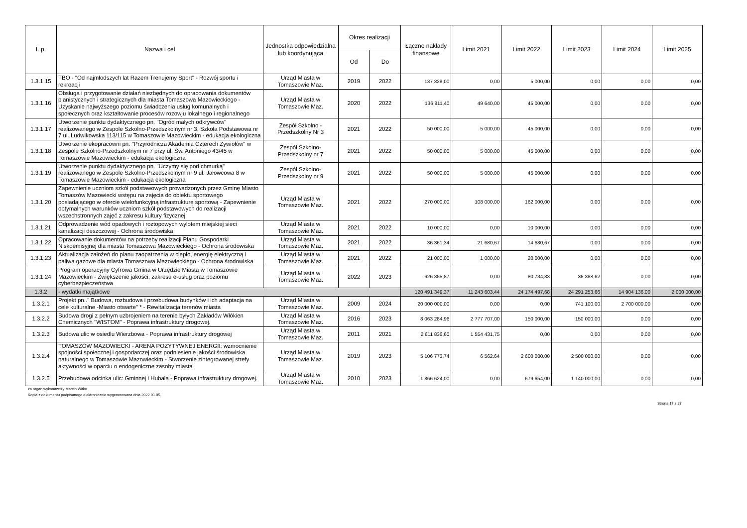| L.p. | Nazwa i cel | Jednostka odpowiedzialna lub koordynująca | Okres realizacji | | Łączne nakłady finansowe | Limit 2021 | Limit 2022 | Limit 2023 | Limit 2024 | Limit 2025 |
| --- | --- | --- | --- | --- | --- | --- | --- | --- | --- | --- |
| | | | Od | Do | | | | | | |
| 1.3.1.15 | TBO - "Od najmłodszych lat Razem Trenujemy Sport" - Rozwój sportu i rekreacji | Urząd Miasta w Tomaszowie Maz. | 2019 | 2022 | 137 328,00 | 0,00 | 5 000,00 | 0,00 | 0,00 | 0,00 |
| 1.3.1.16 | Obsługa i przygotowanie działań niezbędnych do opracowania dokumentów planistycznych i strategicznych dla miasta Tomaszowa Mazowieckiego - Uzyskanie najwyższego poziomu świadczenia usług komunalnych i społecznych oraz kształtowanie procesów rozowju lokalnego i regionalnego | Urząd Miasta w Tomaszowie Maz. | 2020 | 2022 | 136 811,40 | 49 640,00 | 45 000,00 | 0,00 | 0,00 | 0,00 |
| 1.3.1.17 | Utworzenie punktu dydaktycznego pn. "Ogród małych odkrywców" realizowanego w Zespole Szkolno-Przedszkolnym nr 3, Szkoła Podstawowa nr 7 ul. Ludwikowska 113/115 w Tomaszowie Mazowieckim - edukacja ekologiczna | Zespół Szkolno - Przedszkolny Nr 3 | 2021 | 2022 | 50 000,00 | 5 000,00 | 45 000,00 | 0,00 | 0,00 | 0,00 |
| 1.3.1.18 | Utworzenie ekopracowni pn. "Przyrodnicza Akademia Czterech Żywiołów" w Zespole Szkolno-Przedszkolnym nr 7 przy ul. Św. Antoniego 43/45 w Tomaszowie Mazowieckim - edukacja ekologiczna | Zespół Szkolno-Przedszkolny nr 7 | 2021 | 2022 | 50 000,00 | 5 000,00 | 45 000,00 | 0,00 | 0,00 | 0,00 |
| 1.3.1.19 | Utworzenie punktu dydaktycznego pn. "Uczymy się pod chmurką" realizowanego w Zespole Szkolno-Przedszkolnym nr 9 ul. Jałowcowa 8 w Tomaszowie Mazowieckim - edukacja ekologiczna | Zespół Szkolno-Przedszkolny nr 9 | 2021 | 2022 | 50 000,00 | 5 000,00 | 45 000,00 | 0,00 | 0,00 | 0,00 |
| 1.3.1.20 | Zapewnienie uczniom szkół podstawowych prowadzonych przez Gminę Miasto Tomaszów Mazowiecki wstępu na zajęcia do obiektu sportowego posiadającego w ofercie wielofunkcyjną infrastrukturę sportową - Zapewnienie optymalnych warunków uczniom szkół podstawowych do realizacji wszechstronnych zajęć z zakresu kultury fizycznej | Urząd Miasta w Tomaszowie Maz. | 2021 | 2022 | 270 000,00 | 108 000,00 | 162 000,00 | 0,00 | 0,00 | 0,00 |
| 1.3.1.21 | Odprowadzenie wód opadowych i roztopowych wylotem miejskiej sieci kanalizacji deszczowej - Ochrona środowiska | Urząd Miasta w Tomaszowie Maz. | 2021 | 2022 | 10 000,00 | 0,00 | 10 000,00 | 0,00 | 0,00 | 0,00 |
| 1.3.1.22 | Opracowanie dokumentów na potrzeby realizacji Planu Gospodarki Niskoemisyjnej dla miasta Tomaszowa Mazowieckiego - Ochrona środowiska | Urząd Miasta w Tomaszowie Maz. | 2021 | 2022 | 36 361,34 | 21 680,67 | 14 680,67 | 0,00 | 0,00 | 0,00 |
| 1.3.1.23 | Aktualizacja założeń do planu zaopatrzenia w ciepło, energię elektryczną i paliwa gazowe dla miasta Tomaszowa Mazowieckiego - Ochrona środowiska | Urząd Miasta w Tomaszowie Maz. | 2021 | 2022 | 21 000,00 | 1 000,00 | 20 000,00 | 0,00 | 0,00 | 0,00 |
| 1.3.1.24 | Program operacyjny Cyfrowa Gmina w Urzędzie Miasta w Tomaszowie Mazowieckim - Zwiększenie jakości, zakresu e-usług oraz poziomu cyberbezpieczeństwa | Urząd Miasta w Tomaszowie Maz. | 2022 | 2023 | 626 355,87 | 0,00 | 80 734,83 | 36 388,62 | 0,00 | 0,00 |
| 1.3.2 | - wydatki majątkowe | | | | 120 491 349,37 | 11 243 603,44 | 24 174 497,68 | 24 291 253,66 | 14 904 136,00 | 2 000 000,00 |
| 1.3.2.1 | Projekt pn.." Budowa, rozbudowa i przebudowa budynków i ich adaptacja na cele kulturalne -Miasto otwarte" * - Rewitalizacja terenów miasta | Urząd Miasta w Tomaszowie Maz. | 2009 | 2024 | 20 000 000,00 | 0,00 | 0,00 | 741 100,00 | 2 700 000,00 | 0,00 |
| 1.3.2.2 | Budowa drogi z pełnym uzbrojeniem na terenie byłych Zakładów Włókien Chemicznych "WISTOM" - Poprawa infrastruktury drogowej. | Urząd Miasta w Tomaszowie Maz. | 2016 | 2023 | 8 063 284,96 | 2 777 707,00 | 150 000,00 | 150 000,00 | 0,00 | 0,00 |
| 1.3.2.3 | Budowa ulic w osiedlu Wierzbowa - Poprawa infrastruktury drogowej | Urząd Miasta w Tomaszowie Maz. | 2011 | 2021 | 2 611 836,60 | 1 554 431,75 | 0,00 | 0,00 | 0,00 | 0,00 |
| 1.3.2.4 | TOMASZÓW MAZOWIECKI - ARENA POZYTYWNEJ ENERGII: wzmocnienie spójności społecznej i gospodarczej oraz podniesienie jakości środowiska naturalnego w Tomaszowie Mazowieckim - Stworzenie zintegrowanej strefy aktywności w oparciu o endogeniczne zasoby miasta | Urząd Miasta w Tomaszowie Maz. | 2019 | 2023 | 5 106 773,74 | 6 562,64 | 2 600 000,00 | 2 500 000,00 | 0,00 | 0,00 |
| 1.3.2.5 | Przebudowa odcinka ulic: Gminnej i Hubala - Poprawa infrastruktury drogowej. | Urząd Miasta w Tomaszowie Maz. | 2010 | 2023 | 1 866 624,00 | 0,00 | 679 654,00 | 1 140 000,00 | 0,00 | 0,00 |
za organ wykonawczy Marcin Witko
Kopia z dokumentu podpisanego elektronicznie wygenerowana dnia 2022.01.05
Strona 17 z 27